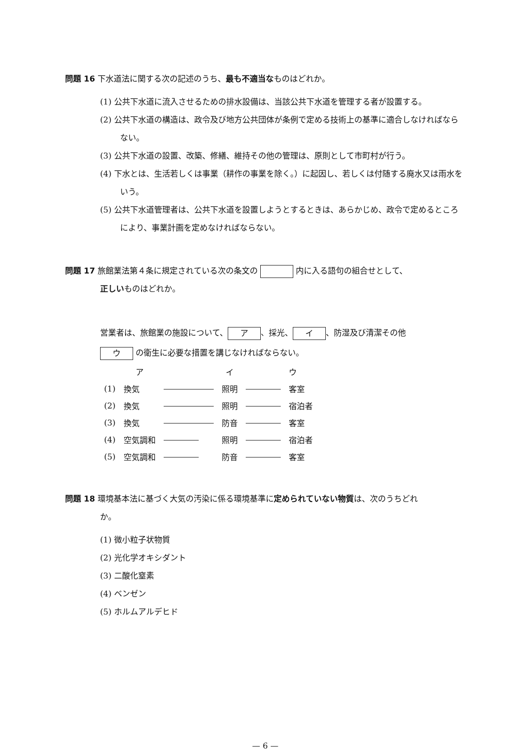問題 16 下水道法に関する次の記述のうち、最も不適当なものはどれか。
(1) 公共下水道に流入させるための排水設備は、当該公共下水道を管理する者が設置する。
(2) 公共下水道の構造は、政令及び地方公共団体が条例で定める技術上の基準に適合しなければならない。
(3) 公共下水道の設置、改築、修繕、維持その他の管理は、原則として市町村が行う。
(4) 下水とは、生活若しくは事業（耕作の事業を除く。）に起因し、若しくは付随する廃水又は雨水をいう。
(5) 公共下水道管理者は、公共下水道を設置しようとするときは、あらかじめ、政令で定めるところにより、事業計画を定めなければならない。
問題 17 旅館業法第４条に規定されている次の条文の 内に入る語句の組合せとして、
正しいものはどれか。
営業者は、旅館業の施設について、 ア 、採光、 イ 、防湿及び清潔その他
ウ の衛生に必要な措置を講じなければならない。
| | ア | | イ | | ウ |
| (1) | 換気 | | 照明 | | 客室 |
| (2) | 換気 | | 照明 | | 宿泊者 |
| (3) | 換気 | | 防音 | | 客室 |
| (4) | 空気調和 | | 照明 | | 宿泊者 |
| (5) | 空気調和 | | 防音 | | 客室 |
問題 18 環境基本法に基づく大気の汚染に係る環境基準に定められていない物質は、次のうちどれ
か。
(1) 微小粒子状物質
(2) 光化学オキシダント
(3) 二酸化窒素
(4) ベンゼン
(5) ホルムアルデヒド
— 6 —